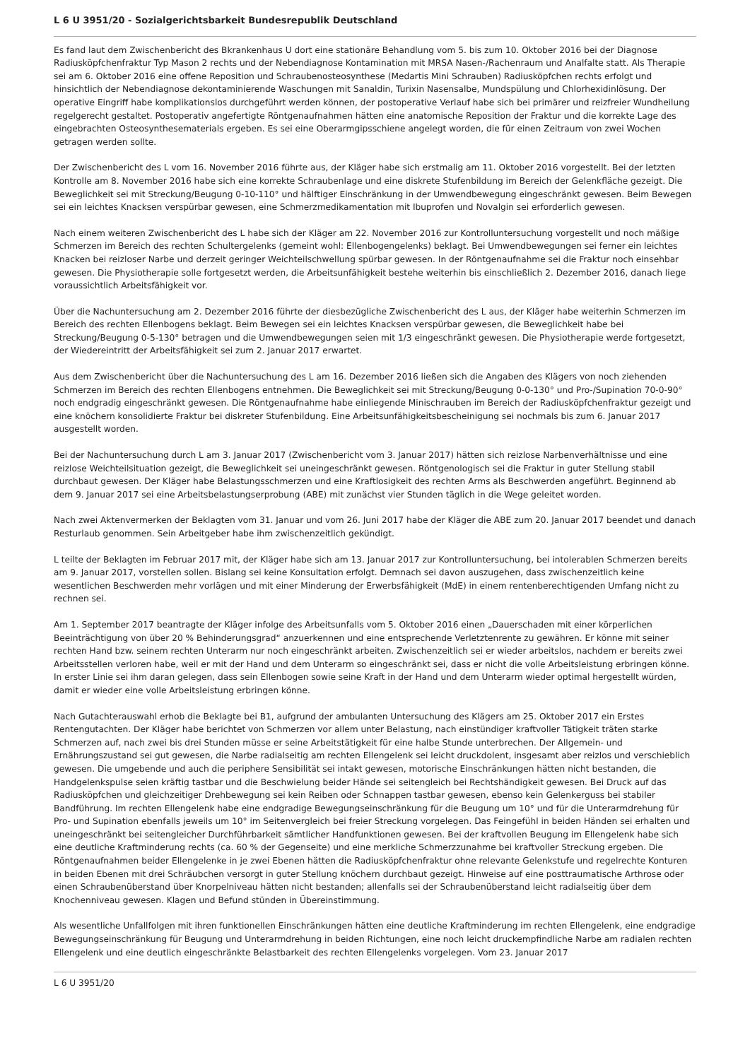L 6 U 3951/20 - Sozialgerichtsbarkeit Bundesrepublik Deutschland
Es fand laut dem Zwischenbericht des Bkrankenhaus U dort eine stationäre Behandlung vom 5. bis zum 10. Oktober 2016 bei der Diagnose Radiusköpfchenfraktur Typ Mason 2 rechts und der Nebendiagnose Kontamination mit MRSA Nasen-/Rachenraum und Analfalte statt. Als Therapie sei am 6. Oktober 2016 eine offene Reposition und Schraubenosteosynthese (Medartis Mini Schrauben) Radiusköpfchen rechts erfolgt und hinsichtlich der Nebendiagnose dekontaminierende Waschungen mit Sanaldin, Turixin Nasensalbe, Mundspülung und Chlorhexidinlösung. Der operative Eingriff habe komplikationslos durchgeführt werden können, der postoperative Verlauf habe sich bei primärer und reizfreier Wundheilung regelgerecht gestaltet. Postoperativ angefertigte Röntgenaufnahmen hätten eine anatomische Reposition der Fraktur und die korrekte Lage des eingebrachten Osteosynthesematerials ergeben. Es sei eine Oberarmgipsschiene angelegt worden, die für einen Zeitraum von zwei Wochen getragen werden sollte.
Der Zwischenbericht des L vom 16. November 2016 führte aus, der Kläger habe sich erstmalig am 11. Oktober 2016 vorgestellt. Bei der letzten Kontrolle am 8. November 2016 habe sich eine korrekte Schraubenlage und eine diskrete Stufenbildung im Bereich der Gelenkfläche gezeigt. Die Beweglichkeit sei mit Streckung/Beugung 0-10-110° und hälftiger Einschränkung in der Umwendbewegung eingeschränkt gewesen. Beim Bewegen sei ein leichtes Knacksen verspürbar gewesen, eine Schmerzmedikamentation mit Ibuprofen und Novalgin sei erforderlich gewesen.
Nach einem weiteren Zwischenbericht des L habe sich der Kläger am 22. November 2016 zur Kontrolluntersuchung vorgestellt und noch mäßige Schmerzen im Bereich des rechten Schultergelenks (gemeint wohl: Ellenbogengelenks) beklagt. Bei Umwendbewegungen sei ferner ein leichtes Knacken bei reizloser Narbe und derzeit geringer Weichteilschwellung spürbar gewesen. In der Röntgenaufnahme sei die Fraktur noch einsehbar gewesen. Die Physiotherapie solle fortgesetzt werden, die Arbeitsunfähigkeit bestehe weiterhin bis einschließlich 2. Dezember 2016, danach liege voraussichtlich Arbeitsfähigkeit vor.
Über die Nachuntersuchung am 2. Dezember 2016 führte der diesbezügliche Zwischenbericht des L aus, der Kläger habe weiterhin Schmerzen im Bereich des rechten Ellenbogens beklagt. Beim Bewegen sei ein leichtes Knacksen verspürbar gewesen, die Beweglichkeit habe bei Streckung/Beugung 0-5-130° betragen und die Umwendbewegungen seien mit 1/3 eingeschränkt gewesen. Die Physiotherapie werde fortgesetzt, der Wiedereintritt der Arbeitsfähigkeit sei zum 2. Januar 2017 erwartet.
Aus dem Zwischenbericht über die Nachuntersuchung des L am 16. Dezember 2016 ließen sich die Angaben des Klägers von noch ziehenden Schmerzen im Bereich des rechten Ellenbogens entnehmen. Die Beweglichkeit sei mit Streckung/Beugung 0-0-130° und Pro-/Supination 70-0-90° noch endgradig eingeschränkt gewesen. Die Röntgenaufnahme habe einliegende Minischrauben im Bereich der Radiusköpfchenfraktur gezeigt und eine knöchern konsolidierte Fraktur bei diskreter Stufenbildung. Eine Arbeitsunfähigkeitsbescheinigung sei nochmals bis zum 6. Januar 2017 ausgestellt worden.
Bei der Nachuntersuchung durch L am 3. Januar 2017 (Zwischenbericht vom 3. Januar 2017) hätten sich reizlose Narbenverhältnisse und eine reizlose Weichteilsituation gezeigt, die Beweglichkeit sei uneingeschränkt gewesen. Röntgenologisch sei die Fraktur in guter Stellung stabil durchbaut gewesen. Der Kläger habe Belastungsschmerzen und eine Kraftlosigkeit des rechten Arms als Beschwerden angeführt. Beginnend ab dem 9. Januar 2017 sei eine Arbeitsbelastungserprobung (ABE) mit zunächst vier Stunden täglich in die Wege geleitet worden.
Nach zwei Aktenvermerken der Beklagten vom 31. Januar und vom 26. Juni 2017 habe der Kläger die ABE zum 20. Januar 2017 beendet und danach Resturlaub genommen. Sein Arbeitgeber habe ihm zwischenzeitlich gekündigt.
L teilte der Beklagten im Februar 2017 mit, der Kläger habe sich am 13. Januar 2017 zur Kontrolluntersuchung, bei intolerablen Schmerzen bereits am 9. Januar 2017, vorstellen sollen. Bislang sei keine Konsultation erfolgt. Demnach sei davon auszugehen, dass zwischenzeitlich keine wesentlichen Beschwerden mehr vorlägen und mit einer Minderung der Erwerbsfähigkeit (MdE) in einem rentenberechtigenden Umfang nicht zu rechnen sei.
Am 1. September 2017 beantragte der Kläger infolge des Arbeitsunfalls vom 5. Oktober 2016 einen „Dauerschaden mit einer körperlichen Beeinträchtigung von über 20 % Behinderungsgrad“ anzuerkennen und eine entsprechende Verletztenrente zu gewähren. Er könne mit seiner rechten Hand bzw. seinem rechten Unterarm nur noch eingeschränkt arbeiten. Zwischenzeitlich sei er wieder arbeitslos, nachdem er bereits zwei Arbeitsstellen verloren habe, weil er mit der Hand und dem Unterarm so eingeschränkt sei, dass er nicht die volle Arbeitsleistung erbringen könne. In erster Linie sei ihm daran gelegen, dass sein Ellenbogen sowie seine Kraft in der Hand und dem Unterarm wieder optimal hergestellt würden, damit er wieder eine volle Arbeitsleistung erbringen könne.
Nach Gutachterauswahl erhob die Beklagte bei B1, aufgrund der ambulanten Untersuchung des Klägers am 25. Oktober 2017 ein Erstes Rentengutachten. Der Kläger habe berichtet von Schmerzen vor allem unter Belastung, nach einstündiger kraftvoller Tätigkeit träten starke Schmerzen auf, nach zwei bis drei Stunden müsse er seine Arbeitstätigkeit für eine halbe Stunde unterbrechen. Der Allgemein- und Ernährungszustand sei gut gewesen, die Narbe radialseitig am rechten Ellengelenk sei leicht druckdolent, insgesamt aber reizlos und verschieblich gewesen. Die umgebende und auch die periphere Sensibilität sei intakt gewesen, motorische Einschränkungen hätten nicht bestanden, die Handgelenkspulse seien kräftig tastbar und die Beschwielung beider Hände sei seitengleich bei Rechtshändigkeit gewesen. Bei Druck auf das Radiusköpfchen und gleichzeitiger Drehbewegung sei kein Reiben oder Schnappen tastbar gewesen, ebenso kein Gelenkerguss bei stabiler Bandführung. Im rechten Ellengelenk habe eine endgradige Bewegungseinschränkung für die Beugung um 10° und für die Unterarmdrehung für Pro- und Supination ebenfalls jeweils um 10° im Seitenvergleich bei freier Streckung vorgelegen. Das Feingefühl in beiden Händen sei erhalten und uneingeschränkt bei seitengleicher Durchführbarkeit sämtlicher Handfunktionen gewesen. Bei der kraftvollen Beugung im Ellengelenk habe sich eine deutliche Kraftminderung rechts (ca. 60 % der Gegenseite) und eine merkliche Schmerzzunahme bei kraftvoller Streckung ergeben. Die Röntgenaufnahmen beider Ellengelenke in je zwei Ebenen hätten die Radiusköpfchenfraktur ohne relevante Gelenkstufe und regelrechte Konturen in beiden Ebenen mit drei Schräubchen versorgt in guter Stellung knöchern durchbaut gezeigt. Hinweise auf eine posttraumatische Arthrose oder einen Schraubenüberstand über Knorpelniveau hätten nicht bestanden; allenfalls sei der Schraubenüberstand leicht radialseitig über dem Knochenniveau gewesen. Klagen und Befund stünden in Übereinstimmung.
Als wesentliche Unfallfolgen mit ihren funktionellen Einschränkungen hätten eine deutliche Kraftminderung im rechten Ellengelenk, eine endgradige Bewegungseinschränkung für Beugung und Unterarmdrehung in beiden Richtungen, eine noch leicht druckempfindliche Narbe am radialen rechten Ellengelenk und eine deutlich eingeschränkte Belastbarkeit des rechten Ellengelenks vorgelegen. Vom 23. Januar 2017
L 6 U 3951/20